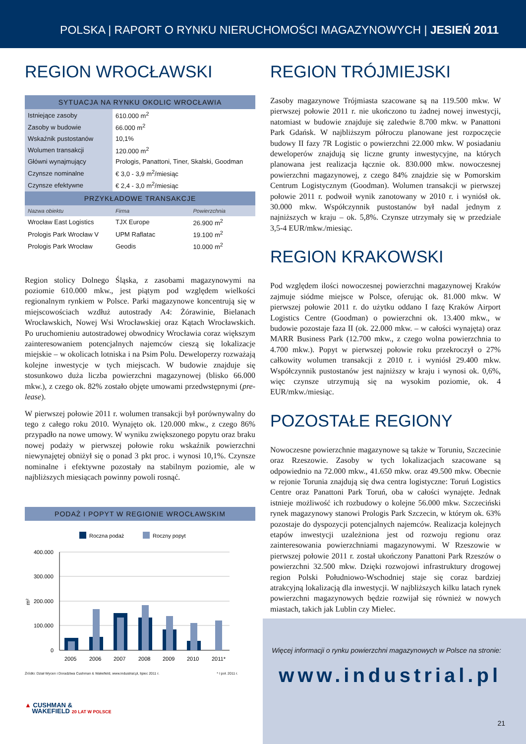POLSKA | RAPORT O RYNKU NIERUCHOMOŚCI MAGAZYNOWYCH | JESIEŃ 2011
REGION WROCŁAWSKI
| SYTUACJA NA RYNKU OKOLIC WROCŁAWIA | | |
| --- | --- | --- |
| Istniejące zasoby | 610.000 m<sup>2</sup> | |
| Zasoby w budowie | 66.000 m<sup>2</sup> | |
| Wskaźnik pustostanów | 10,1% | |
| Wolumen transakcji | 120.000 m<sup>2</sup> | |
| Główni wynajmujący | Prologis, Panattoni, Tiner, Skalski, Goodman | |
| Czynsze nominalne | € 3,0 - 3,9 m<sup>2</sup>/miesiąc | |
| Czynsze efektywne | € 2,4 - 3,0 m<sup>2</sup>/miesiąc | |
| PRZYKŁADOWE TRANSAKCJE | | |
| Nazwa obiektu | Firma | Powierzchnia |
| Wrocław East Logistics | TJX Europe | 26.900 m<sup>2</sup> |
| Prologis Park Wrocław V | UPM Raflatac | 19.100 m<sup>2</sup> |
| Prologis Park Wrocław | Geodis | 10.000 m<sup>2</sup> |
Region stolicy Dolnego Śląska, z zasobami magazynowymi na poziomie 610.000 mkw., jest piątym pod względem wielkości regionalnym rynkiem w Polsce. Parki magazynowe koncentrują się w miejscowościach wzdłuż autostrady A4: Żórawinie, Bielanach Wrocławskich, Nowej Wsi Wrocławskiej oraz Kątach Wrocławskich. Po uruchomieniu autostradowej obwodnicy Wrocławia coraz większym zainteresowaniem potencjalnych najemców cieszą się lokalizacje miejskie – w okolicach lotniska i na Psim Polu. Deweloperzy rozważają kolejne inwestycje w tych miejscach. W budowie znajduje się stosunkowo duża liczba powierzchni magazynowej (blisko 66.000 mkw.), z czego ok. 82% zostało objęte umowami przedwstępnymi (pre-lease).
W pierwszej połowie 2011 r. wolumen transakcji był porównywalny do tego z całego roku 2010. Wynajęto ok. 120.000 mkw., z czego 86% przypadło na nowe umowy. W wyniku zwiększonego popytu oraz braku nowej podaży w pierwszej połowie roku wskaźnik powierzchni niewynajętej obniżył się o ponad 3 pkt proc. i wynosi 10,1%. Czynsze nominalne i efektywne pozostały na stabilnym poziomie, ale w najbliższych miesiącach powinny powoli rosnąć.
| PODAŻ I POPYT W REGIONIE WROCŁAWSKIM |
| --- |
Roczna podaż
Roczny popyt
400.000
300.000
200.000
100.000
0
m²
2005
2006
2007
2008
2009
2010
2011*
Źródło: Dział Wycen i Doradztwa Cushman & Wakefield, www.industrial.pl, lipiec 2011 r. * I poł. 2011 r.
▲ CUSHMAN &
WAKEFIELD 20 LAT W POLSCE
REGION TRÓJMIEJSKI
Zasoby magazynowe Trójmiasta szacowane są na 119.500 mkw. W pierwszej połowie 2011 r. nie ukończono tu żadnej nowej inwestycji, natomiast w budowie znajduje się zaledwie 8.700 mkw. w Panattoni Park Gdańsk. W najbliższym półroczu planowane jest rozpoczęcie budowy II fazy 7R Logistic o powierzchni 22.000 mkw. W posiadaniu deweloperów znajdują się liczne grunty inwestycyjne, na których planowana jest realizacja łącznie ok. 830.000 mkw. nowoczesnej powierzchni magazynowej, z czego 84% znajdzie się w Pomorskim Centrum Logistycznym (Goodman). Wolumen transakcji w pierwszej połowie 2011 r. podwoił wynik zanotowany w 2010 r. i wyniósł ok. 30.000 mkw. Współczynnik pustostanów był nadal jednym z najniższych w kraju – ok. 5,8%. Czynsze utrzymały się w przedziale 3,5-4 EUR/mkw./miesiąc.
REGION KRAKOWSKI
Pod względem ilości nowoczesnej powierzchni magazynowej Kraków zajmuje siódme miejsce w Polsce, oferując ok. 81.000 mkw. W pierwszej połowie 2011 r. do użytku oddano I fazę Kraków Airport Logistics Centre (Goodman) o powierzchni ok. 13.400 mkw., w budowie pozostaje faza II (ok. 22.000 mkw. – w całości wynajęta) oraz MARR Business Park (12.700 mkw., z czego wolna powierzchnia to 4.700 mkw.). Popyt w pierwszej połowie roku przekroczył o 27% całkowity wolumen transakcji z 2010 r. i wyniósł 29.400 mkw. Współczynnik pustostanów jest najniższy w kraju i wynosi ok. 0,6%, więc czynsze utrzymują się na wysokim poziomie, ok. 4 EUR/mkw./miesiąc.
POZOSTAŁE REGIONY
Nowoczesne powierzchnie magazynowe są także w Toruniu, Szczecinie oraz Rzeszowie. Zasoby w tych lokalizacjach szacowane są odpowiednio na 72.000 mkw., 41.650 mkw. oraz 49.500 mkw. Obecnie w rejonie Torunia znajdują się dwa centra logistyczne: Toruń Logistics Centre oraz Panattoni Park Toruń, oba w całości wynajęte. Jednak istnieje możliwość ich rozbudowy o kolejne 56.000 mkw. Szczeciński rynek magazynowy stanowi Prologis Park Szczecin, w którym ok. 63% pozostaje do dyspozycji potencjalnych najemców. Realizacja kolejnych etapów inwestycji uzależniona jest od rozwoju regionu oraz zainteresowania powierzchniami magazynowymi. W Rzeszowie w pierwszej połowie 2011 r. został ukończony Panattoni Park Rzeszów o powierzchni 32.500 mkw. Dzięki rozwojowi infrastruktury drogowej region Polski Południowo-Wschodniej staje się coraz bardziej atrakcyjną lokalizacją dla inwestycji. W najbliższych kilku latach rynek powierzchni magazynowych będzie rozwijał się również w nowych miastach, takich jak Lublin czy Mielec.
Więcej informacji o rynku powierzchni magazynowych w Polsce na stronie:
www.industrial.pl
21